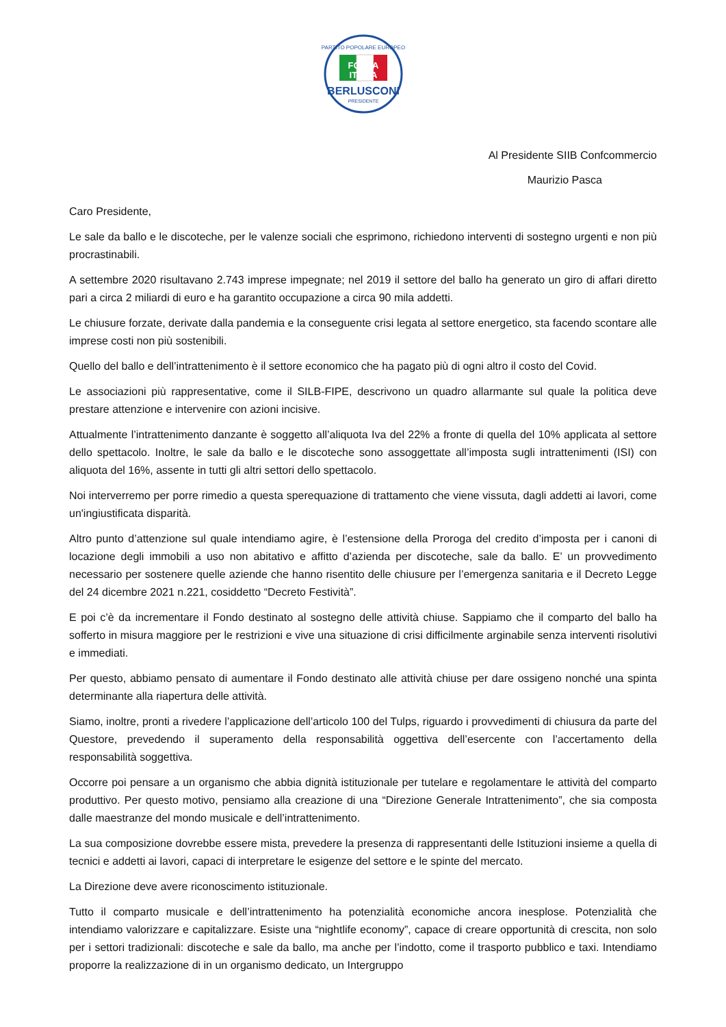PARTITO POPOLARE EUROPEO
FORZA
ITALIA
BERLUSCONI
PRESIDENTE
Al Presidente SIIB Confcommercio
Maurizio Pasca
Caro Presidente,
Le sale da ballo e le discoteche, per le valenze sociali che esprimono, richiedono interventi di sostegno urgenti e non più procrastinabili.
A settembre 2020 risultavano 2.743 imprese impegnate; nel 2019 il settore del ballo ha generato un giro di affari diretto pari a circa 2 miliardi di euro e ha garantito occupazione a circa 90 mila addetti.
Le chiusure forzate, derivate dalla pandemia e la conseguente crisi legata al settore energetico, sta facendo scontare alle imprese costi non più sostenibili.
Quello del ballo e dell’intrattenimento è il settore economico che ha pagato più di ogni altro il costo del Covid.
Le associazioni più rappresentative, come il SILB-FIPE, descrivono un quadro allarmante sul quale la politica deve prestare attenzione e intervenire con azioni incisive.
Attualmente l’intrattenimento danzante è soggetto all’aliquota Iva del 22% a fronte di quella del 10% applicata al settore dello spettacolo. Inoltre, le sale da ballo e le discoteche sono assoggettate all’imposta sugli intrattenimenti (ISI) con aliquota del 16%, assente in tutti gli altri settori dello spettacolo.
Noi interverremo per porre rimedio a questa sperequazione di trattamento che viene vissuta, dagli addetti ai lavori, come un'ingiustificata disparità.
Altro punto d’attenzione sul quale intendiamo agire, è l’estensione della Proroga del credito d’imposta per i canoni di locazione degli immobili a uso non abitativo e affitto d’azienda per discoteche, sale da ballo. E’ un provvedimento necessario per sostenere quelle aziende che hanno risentito delle chiusure per l’emergenza sanitaria e il Decreto Legge del 24 dicembre 2021 n.221, cosiddetto “Decreto Festività”.
E poi c’è da incrementare il Fondo destinato al sostegno delle attività chiuse. Sappiamo che il comparto del ballo ha sofferto in misura maggiore per le restrizioni e vive una situazione di crisi difficilmente arginabile senza interventi risolutivi e immediati.
Per questo, abbiamo pensato di aumentare il Fondo destinato alle attività chiuse per dare ossigeno nonché una spinta determinante alla riapertura delle attività.
Siamo, inoltre, pronti a rivedere l’applicazione dell’articolo 100 del Tulps, riguardo i provvedimenti di chiusura da parte del Questore, prevedendo il superamento della responsabilità oggettiva dell’esercente con l’accertamento della responsabilità soggettiva.
Occorre poi pensare a un organismo che abbia dignità istituzionale per tutelare e regolamentare le attività del comparto produttivo. Per questo motivo, pensiamo alla creazione di una “Direzione Generale Intrattenimento”, che sia composta dalle maestranze del mondo musicale e dell’intrattenimento.
La sua composizione dovrebbe essere mista, prevedere la presenza di rappresentanti delle Istituzioni insieme a quella di tecnici e addetti ai lavori, capaci di interpretare le esigenze del settore e le spinte del mercato.
La Direzione deve avere riconoscimento istituzionale.
Tutto il comparto musicale e dell’intrattenimento ha potenzialità economiche ancora inesplose. Potenzialità che intendiamo valorizzare e capitalizzare. Esiste una “nightlife economy”, capace di creare opportunità di crescita, non solo per i settori tradizionali: discoteche e sale da ballo, ma anche per l’indotto, come il trasporto pubblico e taxi. Intendiamo proporre la realizzazione di in un organismo dedicato, un Intergruppo